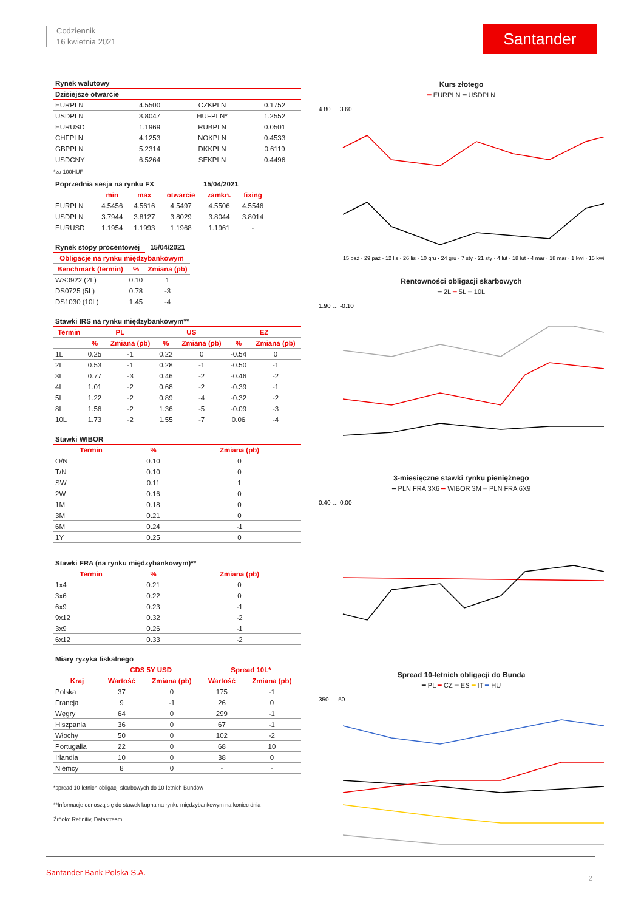Codziennik
16 kwietnia 2021
Santander
| Rynek walutowy | | | |
| Dzisiejsze otwarcie | | | |
| EURPLN | 4.5500 | CZKPLN | 0.1752 |
| USDPLN | 3.8047 | HUFPLN* | 1.2552 |
| EURUSD | 1.1969 | RUBPLN | 0.0501 |
| CHFPLN | 4.1253 | NOKPLN | 0.4533 |
| GBPPLN | 5.2314 | DKKPLN | 0.6119 |
| USDCNY | 6.5264 | SEKPLN | 0.4496 |
*za 100HUF
| Poprzednia sesja na rynku FX | | | | 15/04/2021 | |
| | min | max | otwarcie | zamkn. | fixing |
| EURPLN | 4.5456 | 4.5616 | 4.5497 | 4.5506 | 4.5546 |
| USDPLN | 3.7944 | 3.8127 | 3.8029 | 3.8044 | 3.8014 |
| EURUSD | 1.1954 | 1.1993 | 1.1968 | 1.1961 | - |
| Rynek stopy procentowej | | 15/04/2021 |
| Obligacje na rynku międzybankowym | | |
| Benchmark (termin) | % | Zmiana (pb) |
| WS0922 (2L) | 0.10 | 1 |
| DS0725 (5L) | 0.78 | -3 |
| DS1030 (10L) | 1.45 | -4 |
| Stawki IRS na rynku międzybankowym** | | | | | | |
| Termin | PL | | US | | EZ | |
| | % | Zmiana (pb) | % | Zmiana (pb) | % | Zmiana (pb) |
| 1L | 0.25 | -1 | 0.22 | 0 | -0.54 | 0 |
| 2L | 0.53 | -1 | 0.28 | -1 | -0.50 | -1 |
| 3L | 0.77 | -3 | 0.46 | -2 | -0.46 | -2 |
| 4L | 1.01 | -2 | 0.68 | -2 | -0.39 | -1 |
| 5L | 1.22 | -2 | 0.89 | -4 | -0.32 | -2 |
| 8L | 1.56 | -2 | 1.36 | -5 | -0.09 | -3 |
| 10L | 1.73 | -2 | 1.55 | -7 | 0.06 | -4 |
| Stawki WIBOR | | |
| Termin | % | Zmiana (pb) |
| O/N | 0.10 | 0 |
| T/N | 0.10 | 0 |
| SW | 0.11 | 1 |
| 2W | 0.16 | 0 |
| 1M | 0.18 | 0 |
| 3M | 0.21 | 0 |
| 6M | 0.24 | -1 |
| 1Y | 0.25 | 0 |
| Stawki FRA (na rynku międzybankowym)** | | |
| Termin | % | Zmiana (pb) |
| 1x4 | 0.21 | 0 |
| 3x6 | 0.22 | 0 |
| 6x9 | 0.23 | -1 |
| 9x12 | 0.32 | -2 |
| 3x9 | 0.26 | -1 |
| 6x12 | 0.33 | -2 |
| Miary ryzyka fiskalnego | | | | |
| | CDS 5Y USD | | Spread 10L* | |
| Kraj | Wartość | Zmiana (pb) | Wartość | Zmiana (pb) |
| Polska | 37 | 0 | 175 | -1 |
| Francja | 9 | -1 | 26 | 0 |
| Węgry | 64 | 0 | 299 | -1 |
| Hiszpania | 36 | 0 | 67 | -1 |
| Włochy | 50 | 0 | 102 | -2 |
| Portugalia | 22 | 0 | 68 | 10 |
| Irlandia | 10 | 0 | 38 | 0 |
| Niemcy | 8 | 0 | - | - |
*spread 10-letnich obligacji skarbowych do 10-letnich Bundów
**Informacje odnoszą się do stawek kupna na rynku międzybankowym na koniec dnia
Źródło: Refinitiv, Datastream
Kurs złotego
━ EURPLN ━ USDPLN
4.80 … 3.60
15 paź · 29 paź · 12 lis · 26 lis · 10 gru · 24 gru · 7 sty · 21 sty · 4 lut · 18 lut · 4 mar · 18 mar · 1 kwi · 15 kwi
Rentowności obligacji skarbowych
━ 2L ━ 5L ━ 10L
1.90 … -0.10
3-miesięczne stawki rynku pieniężnego
━ PLN FRA 3X6 ━ WIBOR 3M ━ PLN FRA 6X9
0.40 … 0.00
Spread 10-letnich obligacji do Bunda
━ PL ━ CZ ━ ES ━ IT ━ HU
350 … 50
Santander Bank Polska S.A.
2